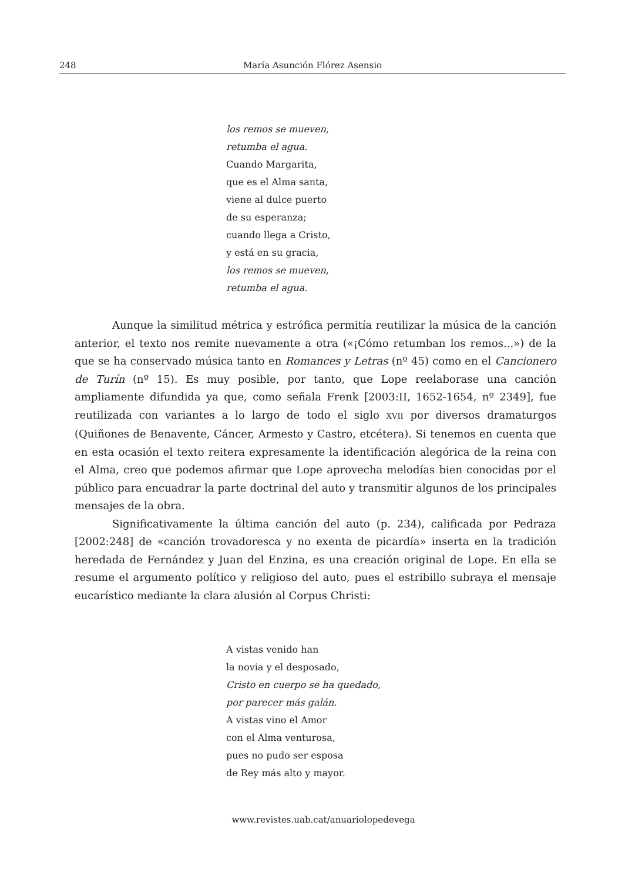248 María Asunción Flórez Asensio
los remos se mueven,
retumba el agua.
Cuando Margarita,
que es el Alma santa,
viene al dulce puerto
de su esperanza;
cuando llega a Cristo,
y está en su gracia,
los remos se mueven,
retumba el agua.
Aunque la similitud métrica y estrófica permitía reutilizar la música de la canción anterior, el texto nos remite nuevamente a otra («¡Cómo retumban los remos...») de la que se ha conservado música tanto en Romances y Letras (nº 45) como en el Cancionero de Turín (nº 15). Es muy posible, por tanto, que Lope reelaborase una canción ampliamente difundida ya que, como señala Frenk [2003:II, 1652-1654, nº 2349], fue reutilizada con variantes a lo largo de todo el siglo XVII por diversos dramaturgos (Quiñones de Benavente, Cáncer, Armesto y Castro, etcétera). Si tenemos en cuenta que en esta ocasión el texto reitera expresamente la identificación alegórica de la reina con el Alma, creo que podemos afirmar que Lope aprovecha melodías bien conocidas por el público para encuadrar la parte doctrinal del auto y transmitir algunos de los principales mensajes de la obra.
Significativamente la última canción del auto (p. 234), calificada por Pedraza [2002:248] de «canción trovadoresca y no exenta de picardía» inserta en la tradición heredada de Fernández y Juan del Enzina, es una creación original de Lope. En ella se resume el argumento político y religioso del auto, pues el estribillo subraya el mensaje eucarístico mediante la clara alusión al Corpus Christi:
A vistas venido han
la novia y el desposado,
Cristo en cuerpo se ha quedado,
por parecer más galán.
A vistas vino el Amor
con el Alma venturosa,
pues no pudo ser esposa
de Rey más alto y mayor.
www.revistes.uab.cat/anuariolopedevega